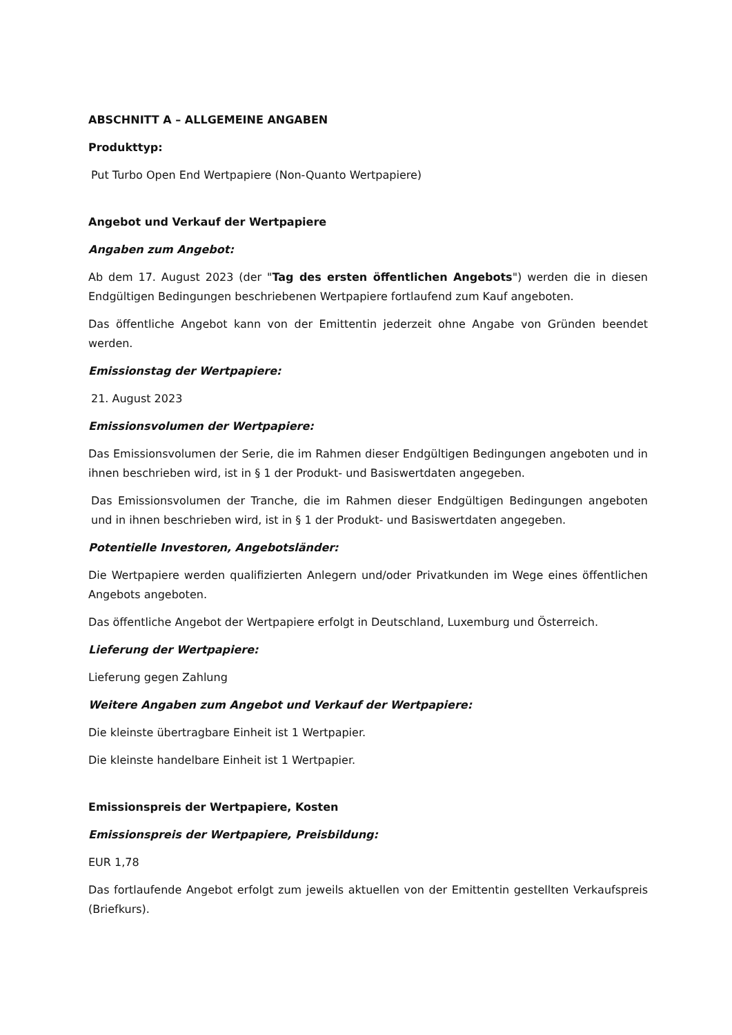ABSCHNITT A – ALLGEMEINE ANGABEN
Produkttyp:
Put Turbo Open End Wertpapiere (Non-Quanto Wertpapiere)
Angebot und Verkauf der Wertpapiere
Angaben zum Angebot:
Ab dem 17. August 2023 (der "Tag des ersten öffentlichen Angebots") werden die in diesen Endgültigen Bedingungen beschriebenen Wertpapiere fortlaufend zum Kauf angeboten.
Das öffentliche Angebot kann von der Emittentin jederzeit ohne Angabe von Gründen beendet werden.
Emissionstag der Wertpapiere:
21. August 2023
Emissionsvolumen der Wertpapiere:
Das Emissionsvolumen der Serie, die im Rahmen dieser Endgültigen Bedingungen angeboten und in ihnen beschrieben wird, ist in § 1 der Produkt- und Basiswertdaten angegeben.
Das Emissionsvolumen der Tranche, die im Rahmen dieser Endgültigen Bedingungen angeboten und in ihnen beschrieben wird, ist in § 1 der Produkt- und Basiswertdaten angegeben.
Potentielle Investoren, Angebotsländer:
Die Wertpapiere werden qualifizierten Anlegern und/oder Privatkunden im Wege eines öffentlichen Angebots angeboten.
Das öffentliche Angebot der Wertpapiere erfolgt in Deutschland, Luxemburg und Österreich.
Lieferung der Wertpapiere:
Lieferung gegen Zahlung
Weitere Angaben zum Angebot und Verkauf der Wertpapiere:
Die kleinste übertragbare Einheit ist 1 Wertpapier.
Die kleinste handelbare Einheit ist 1 Wertpapier.
Emissionspreis der Wertpapiere, Kosten
Emissionspreis der Wertpapiere, Preisbildung:
EUR 1,78
Das fortlaufende Angebot erfolgt zum jeweils aktuellen von der Emittentin gestellten Verkaufspreis (Briefkurs).